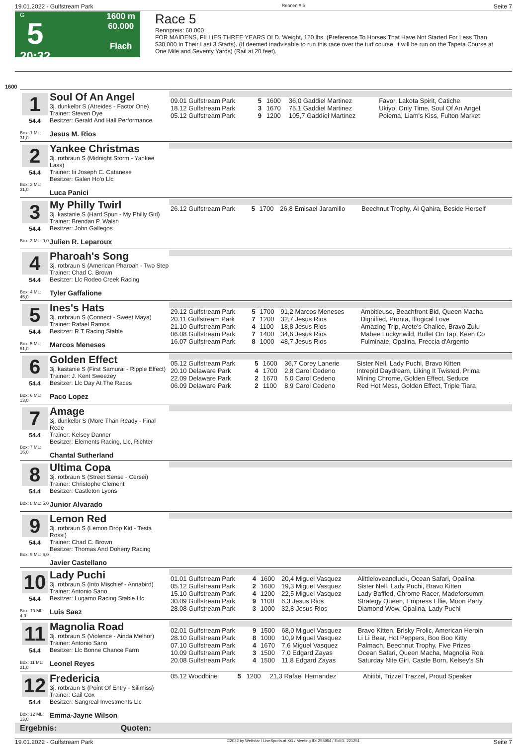19.01.2022 - Gulfstream Park Rennen # 5 Seite 7
G
5
20:32
1600 m
60.000
Flach
Race 5
Rennpreis: 60.000
FOR MAIDENS, FILLIES THREE YEARS OLD. Weight, 120 lbs. (Preference To Horses That Have Not Started For Less Than $30,000 In Their Last 3 Starts). (If deemed inadvisable to run this race over the turf course, it will be run on the Tapeta Course at One Mile and Seventy Yards) (Rail at 20 feet).
1600
1
54.4
Box: 1 ML: 31,0
Soul Of An Angel
3j. dunkelbr S (Atreides - Factor One)
Trainer: Steven Dye
Besitzer: Gerald And Hall Performance
Jesus M. Rios
| 09.01 Gulfstream Park | 5 | 1600 | 36,0 Gaddiel Martinez | Favor, Lakota Spirit, Catiche |
| 18.12 Gulfstream Park | 3 | 1670 | 75,1 Gaddiel Martinez | Ukiyo, Only Time, Soul Of An Angel |
| 05.12 Gulfstream Park | 9 | 1200 | 105,7 Gaddiel Martinez | Poiema, Liam's Kiss, Fulton Market |
2
54.4
Box: 2 ML: 31,0
Yankee Christmas
3j. rotbraun S (Midnight Storm - Yankee Lass)
Trainer: Iii Joseph C. Catanese
Besitzer: Galen Ho'o Llc
Luca Panici
3
54.4
Box: 3 ML: 9,0
My Philly Twirl
3j. kastanie S (Hard Spun - My Philly Girl)
Trainer: Brendan P. Walsh
Besitzer: John Gallegos
Julien R. Leparoux
| 26.12 Gulfstream Park | 5 | 1700 | 26,8 Emisael Jaramillo | Beechnut Trophy, Al Qahira, Beside Herself |
4
54.4
Box: 4 ML: 45,0
Pharoah's Song
3j. rotbraun S (American Pharoah - Two Step
Trainer: Chad C. Brown
Besitzer: Llc Rodeo Creek Racing
Tyler Gaffalione
5
54.4
Box: 5 ML: 51,0
Ines's Hats
3j. rotbraun S (Connect - Sweet Maya)
Trainer: Rafael Ramos
Besitzer: R.T Racing Stable
Marcos Meneses
| 29.12 Gulfstream Park | 5 | 1700 | 91,2 Marcos Meneses | Ambitieuse, Beachfront Bid, Queen Macha |
| 20.11 Gulfstream Park | 7 | 1200 | 32,7 Jesus Rios | Dignified, Pronta, Illogical Love |
| 21.10 Gulfstream Park | 4 | 1100 | 18,8 Jesus Rios | Amazing Trip, Arete's Chalice, Bravo Zulu |
| 06.08 Gulfstream Park | 7 | 1400 | 34,6 Jesus Rios | Mabee Luckynwild, Bullet On Tap, Keen Co |
| 16.07 Gulfstream Park | 8 | 1000 | 48,7 Jesus Rios | Fulminate, Opalina, Freccia d'Argento |
6
54.4
Box: 6 ML: 13,0
Golden Effect
3j. kastanie S (First Samurai - Ripple Effect)
Trainer: J. Kent Sweezey
Besitzer: Llc Day At The Races
Paco Lopez
| 05.12 Gulfstream Park | 5 | 1600 | 36,7 Corey Lanerie | Sister Nell, Lady Puchi, Bravo Kitten |
| 20.10 Delaware Park | 4 | 1700 | 2,8 Carol Cedeno | Intrepid Daydream, Liking It Twisted, Prima |
| 22.09 Delaware Park | 2 | 1670 | 5,0 Carol Cedeno | Mining Chrome, Golden Effect, Seduce |
| 06.09 Delaware Park | 2 | 1100 | 8,9 Carol Cedeno | Red Hot Mess, Golden Effect, Triple Tiara |
7
54.4
Box: 7 ML: 16,0
Amage
3j. dunkelbr S (More Than Ready - Final Rede
Trainer: Kelsey Danner
Besitzer: Elements Racing, Llc, Richter
Chantal Sutherland
8
54.4
Box: 8 ML: 5,0
Ultima Copa
3j. rotbraun S (Street Sense - Cersei)
Trainer: Christophe Clement
Besitzer: Castleton Lyons
Junior Alvarado
9
54.4
Box: 9 ML: 6,0
Lemon Red
3j. rotbraun S (Lemon Drop Kid - Testa Rossi)
Trainer: Chad C. Brown
Besitzer: Thomas And Doheny Racing
Javier Castellano
10
54.4
Box: 10 ML: 4,0
Lady Puchi
3j. rotbraun S (Into Mischief - Annabird)
Trainer: Antonio Sano
Besitzer: Lugamo Racing Stable Llc
Luis Saez
| 01.01 Gulfstream Park | 4 | 1600 | 20,4 Miguel Vasquez | Alittleloveandluck, Ocean Safari, Opalina |
| 05.12 Gulfstream Park | 2 | 1600 | 19,3 Miguel Vasquez | Sister Nell, Lady Puchi, Bravo Kitten |
| 15.10 Gulfstream Park | 4 | 1200 | 22,5 Miguel Vasquez | Lady Baffled, Chrome Racer, Madeforsumm |
| 30.09 Gulfstream Park | 9 | 1100 | 6,3 Jesus Rios | Strategy Queen, Empress Ellie, Moon Party |
| 28.08 Gulfstream Park | 3 | 1000 | 32,8 Jesus Rios | Diamond Wow, Opalina, Lady Puchi |
11
54.4
Box: 11 ML: 21,0
Magnolia Road
3j. rotbraun S (Violence - Ainda Melhor)
Trainer: Antonio Sano
Besitzer: Llc Bonne Chance Farm
Leonel Reyes
| 02.01 Gulfstream Park | 9 | 1500 | 68,0 Miguel Vasquez | Bravo Kitten, Brisky Frolic, American Heroin |
| 28.10 Gulfstream Park | 8 | 1000 | 10,9 Miguel Vasquez | Li Li Bear, Hot Peppers, Boo Boo Kitty |
| 07.10 Gulfstream Park | 4 | 1670 | 7,6 Miguel Vasquez | Palmach, Beechnut Trophy, Five Prizes |
| 10.09 Gulfstream Park | 3 | 1500 | 7,0 Edgard Zayas | Ocean Safari, Queen Macha, Magnolia Roa |
| 20.08 Gulfstream Park | 4 | 1500 | 11,8 Edgard Zayas | Saturday Nite Girl, Castle Born, Kelsey's Sh |
12
54.4
Box: 12 ML: 13,0
Fredericia
3j. rotbraun S (Point Of Entry - Silimiss)
Trainer: Gail Cox
Besitzer: Sangreal Investments Llc
Emma-Jayne Wilson
| 05.12 Woodbine | 5 | 1200 | 21,3 Rafael Hernandez | Abitibi, Trizzel Trazzel, Proud Speaker |
Ergebnis: Quoten:
19.01.2022 - Gulfstream Park ©2022 by Wettstar / LiveSports.at KG / Meeting ID: 258954 / ExtID: 221251 Seite 7